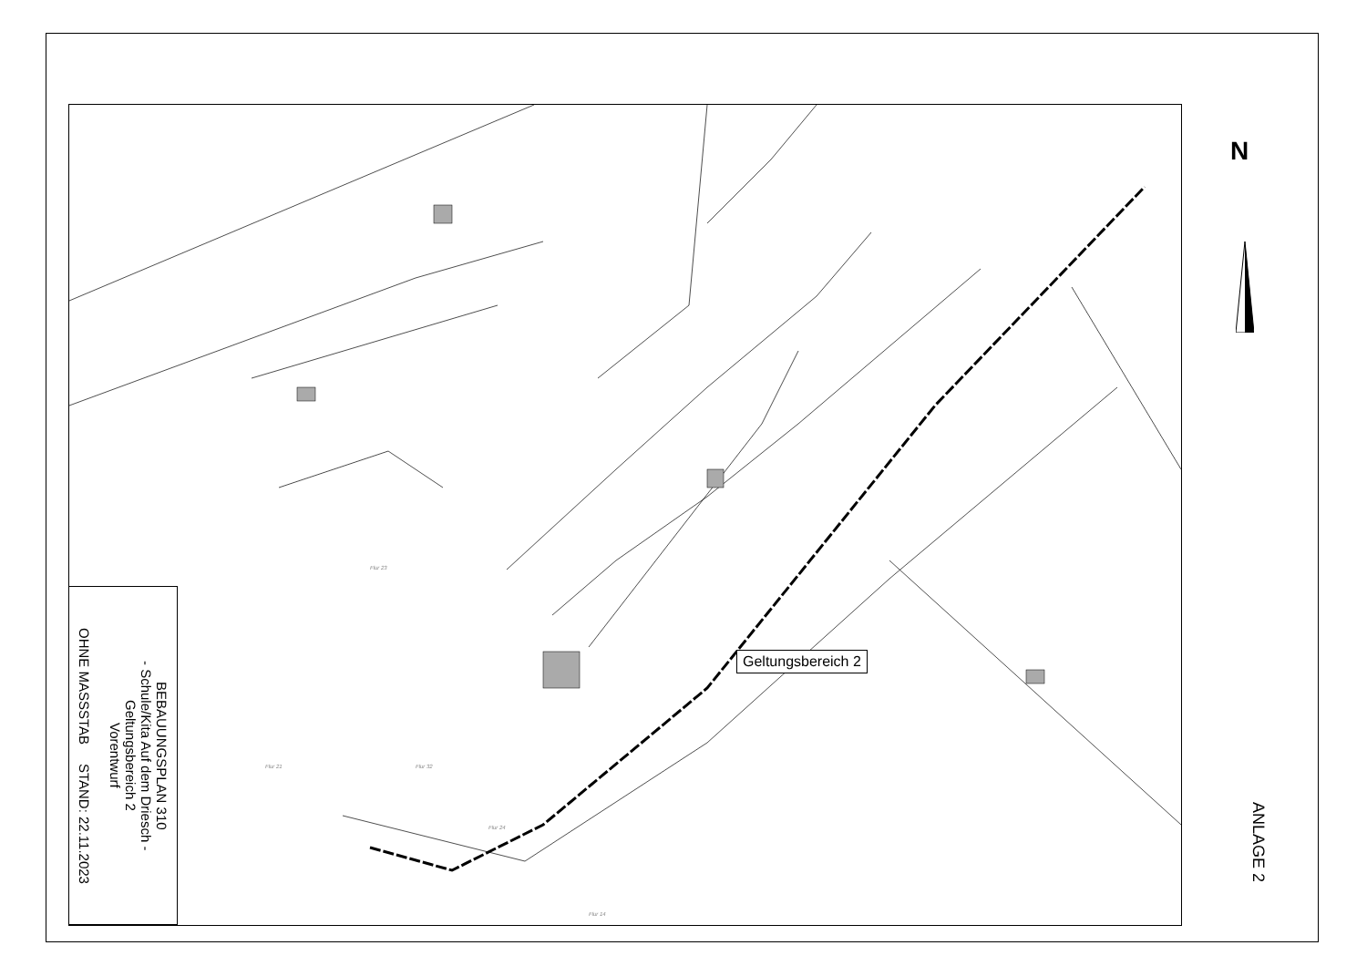Flur 23
Flur 21 Flur 32
Flur 24
Flur 14
N
Geltungsbereich 2
BEBAUUNGSPLAN 310
- Schule/Kita Auf dem Driesch -
Geltungsbereich 2
Vorentwurf
OHNE MASSSTAB STAND: 22.11.2023
ANLAGE 2